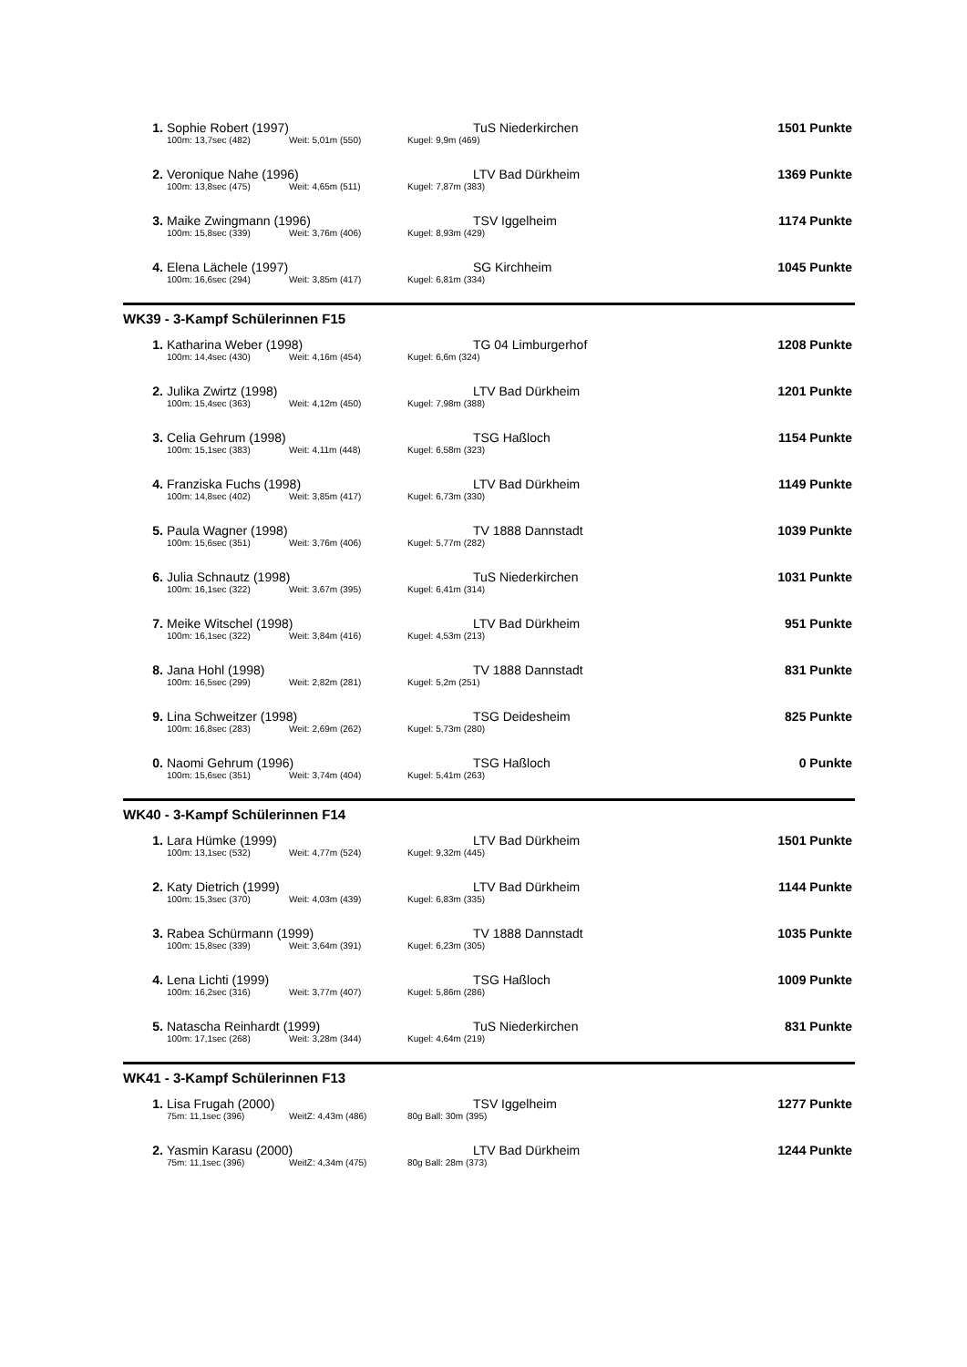| 1. | Sophie Robert (1997) | | | TuS Niederkirchen | 1501 Punkte |
| | 100m: 13,7sec (482) | Weit: 5,01m (550) | Kugel: 9,9m (469) | | |
| 2. | Veronique Nahe (1996) | | | LTV Bad Dürkheim | 1369 Punkte |
| | 100m: 13,8sec (475) | Weit: 4,65m (511) | Kugel: 7,87m (383) | | |
| 3. | Maike Zwingmann (1996) | | | TSV Iggelheim | 1174 Punkte |
| | 100m: 15,8sec (339) | Weit: 3,76m (406) | Kugel: 8,93m (429) | | |
| 4. | Elena Lächele (1997) | | | SG Kirchheim | 1045 Punkte |
| | 100m: 16,6sec (294) | Weit: 3,85m (417) | Kugel: 6,81m (334) | | |
| WK39 - 3-Kampf Schülerinnen F15 | | | | | |
| 1. | Katharina Weber (1998) | | | TG 04 Limburgerhof | 1208 Punkte |
| | 100m: 14,4sec (430) | Weit: 4,16m (454) | Kugel: 6,6m (324) | | |
| 2. | Julika Zwirtz (1998) | | | LTV Bad Dürkheim | 1201 Punkte |
| | 100m: 15,4sec (363) | Weit: 4,12m (450) | Kugel: 7,98m (388) | | |
| 3. | Celia Gehrum (1998) | | | TSG Haßloch | 1154 Punkte |
| | 100m: 15,1sec (383) | Weit: 4,11m (448) | Kugel: 6,58m (323) | | |
| 4. | Franziska Fuchs (1998) | | | LTV Bad Dürkheim | 1149 Punkte |
| | 100m: 14,8sec (402) | Weit: 3,85m (417) | Kugel: 6,73m (330) | | |
| 5. | Paula Wagner (1998) | | | TV 1888 Dannstadt | 1039 Punkte |
| | 100m: 15,6sec (351) | Weit: 3,76m (406) | Kugel: 5,77m (282) | | |
| 6. | Julia Schnautz (1998) | | | TuS Niederkirchen | 1031 Punkte |
| | 100m: 16,1sec (322) | Weit: 3,67m (395) | Kugel: 6,41m (314) | | |
| 7. | Meike Witschel (1998) | | | LTV Bad Dürkheim | 951 Punkte |
| | 100m: 16,1sec (322) | Weit: 3,84m (416) | Kugel: 4,53m (213) | | |
| 8. | Jana Hohl (1998) | | | TV 1888 Dannstadt | 831 Punkte |
| | 100m: 16,5sec (299) | Weit: 2,82m (281) | Kugel: 5,2m (251) | | |
| 9. | Lina Schweitzer (1998) | | | TSG Deidesheim | 825 Punkte |
| | 100m: 16,8sec (283) | Weit: 2,69m (262) | Kugel: 5,73m (280) | | |
| 0. | Naomi Gehrum (1996) | | | TSG Haßloch | 0 Punkte |
| | 100m: 15,6sec (351) | Weit: 3,74m (404) | Kugel: 5,41m (263) | | |
| WK40 - 3-Kampf Schülerinnen F14 | | | | | |
| 1. | Lara Hümke (1999) | | | LTV Bad Dürkheim | 1501 Punkte |
| | 100m: 13,1sec (532) | Weit: 4,77m (524) | Kugel: 9,32m (445) | | |
| 2. | Katy Dietrich (1999) | | | LTV Bad Dürkheim | 1144 Punkte |
| | 100m: 15,3sec (370) | Weit: 4,03m (439) | Kugel: 6,83m (335) | | |
| 3. | Rabea Schürmann (1999) | | | TV 1888 Dannstadt | 1035 Punkte |
| | 100m: 15,8sec (339) | Weit: 3,64m (391) | Kugel: 6,23m (305) | | |
| 4. | Lena Lichti (1999) | | | TSG Haßloch | 1009 Punkte |
| | 100m: 16,2sec (316) | Weit: 3,77m (407) | Kugel: 5,86m (286) | | |
| 5. | Natascha Reinhardt (1999) | | | TuS Niederkirchen | 831 Punkte |
| | 100m: 17,1sec (268) | Weit: 3,28m (344) | Kugel: 4,64m (219) | | |
| WK41 - 3-Kampf Schülerinnen F13 | | | | | |
| 1. | Lisa Frugah (2000) | | | TSV Iggelheim | 1277 Punkte |
| | 75m: 11,1sec (396) | WeitZ: 4,43m (486) | 80g Ball: 30m (395) | | |
| 2. | Yasmin Karasu (2000) | | | LTV Bad Dürkheim | 1244 Punkte |
| | 75m: 11,1sec (396) | WeitZ: 4,34m (475) | 80g Ball: 28m (373) | | |